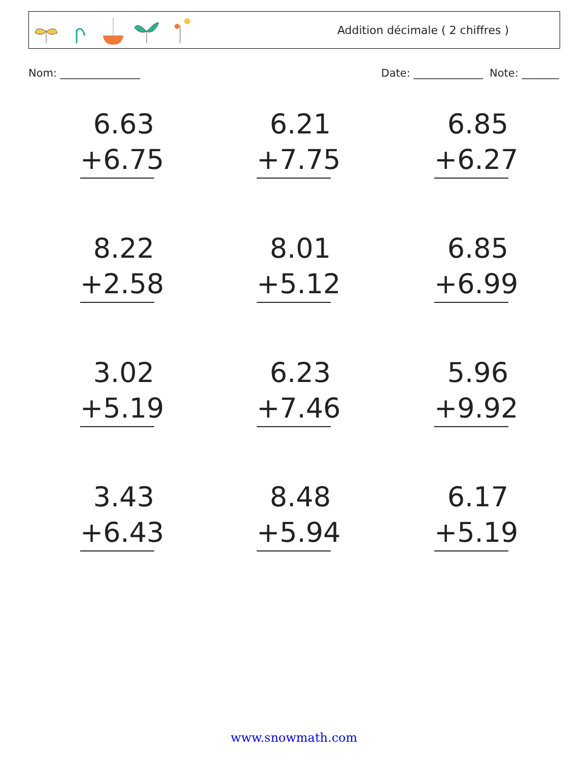Addition décimale ( 2 chiffres )
Nom: _______________ Date: _____________ Note: _______
6.63
+6.75
6.21
+7.75
6.85
+6.27
8.22
+2.58
8.01
+5.12
6.85
+6.99
3.02
+5.19
6.23
+7.46
5.96
+9.92
3.43
+6.43
8.48
+5.94
6.17
+5.19
www.snowmath.com